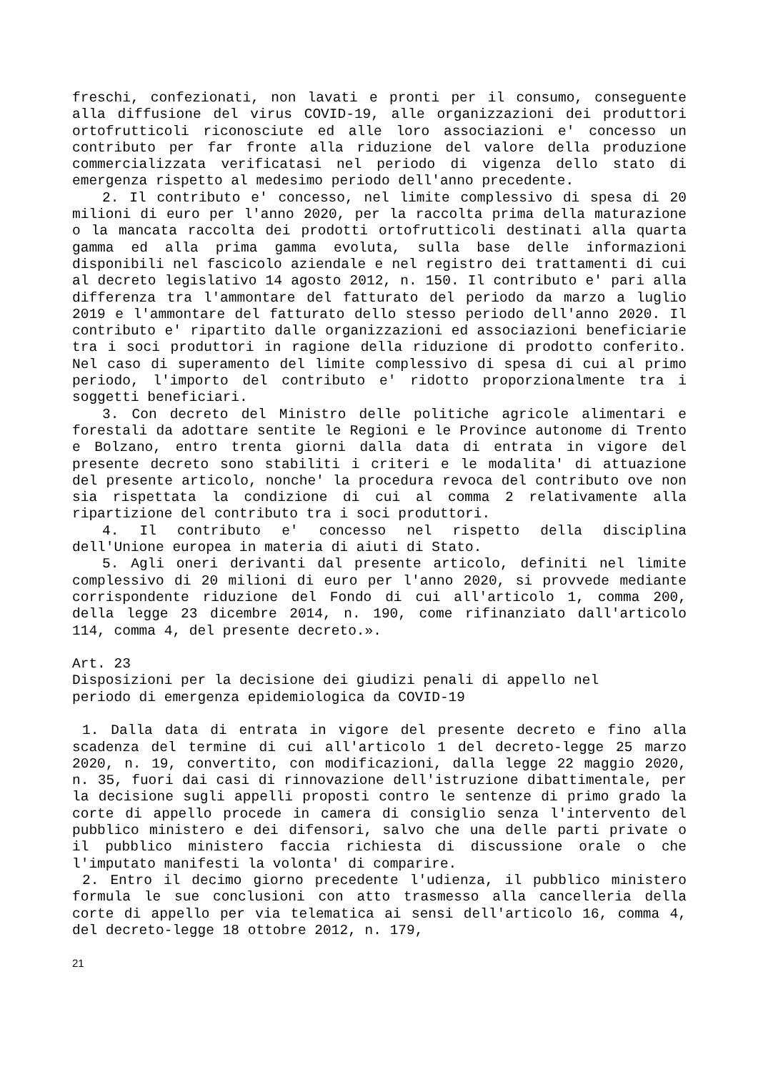freschi, confezionati, non lavati e pronti per il consumo, conseguente alla diffusione del virus COVID-19, alle organizzazioni dei produttori ortofrutticoli riconosciute ed alle loro associazioni e' concesso un contributo per far fronte alla riduzione del valore della produzione commercializzata verificatasi nel periodo di vigenza dello stato di emergenza rispetto al medesimo periodo dell'anno precedente.
2. Il contributo e' concesso, nel limite complessivo di spesa di 20 milioni di euro per l'anno 2020, per la raccolta prima della maturazione o la mancata raccolta dei prodotti ortofrutticoli destinati alla quarta gamma ed alla prima gamma evoluta, sulla base delle informazioni disponibili nel fascicolo aziendale e nel registro dei trattamenti di cui al decreto legislativo 14 agosto 2012, n. 150. Il contributo e' pari alla differenza tra l'ammontare del fatturato del periodo da marzo a luglio 2019 e l'ammontare del fatturato dello stesso periodo dell'anno 2020. Il contributo e' ripartito dalle organizzazioni ed associazioni beneficiarie tra i soci produttori in ragione della riduzione di prodotto conferito. Nel caso di superamento del limite complessivo di spesa di cui al primo periodo, l'importo del contributo e' ridotto proporzionalmente tra i soggetti beneficiari.
3. Con decreto del Ministro delle politiche agricole alimentari e forestali da adottare sentite le Regioni e le Province autonome di Trento e Bolzano, entro trenta giorni dalla data di entrata in vigore del presente decreto sono stabiliti i criteri e le modalita' di attuazione del presente articolo, nonche' la procedura revoca del contributo ove non sia rispettata la condizione di cui al comma 2 relativamente alla ripartizione del contributo tra i soci produttori.
4. Il contributo e' concesso nel rispetto della disciplina dell'Unione europea in materia di aiuti di Stato.
5. Agli oneri derivanti dal presente articolo, definiti nel limite complessivo di 20 milioni di euro per l'anno 2020, si provvede mediante corrispondente riduzione del Fondo di cui all'articolo 1, comma 200, della legge 23 dicembre 2014, n. 190, come rifinanziato dall'articolo 114, comma 4, del presente decreto.».
Art. 23
Disposizioni per la decisione dei giudizi penali di appello nel
periodo di emergenza epidemiologica da COVID-19
1. Dalla data di entrata in vigore del presente decreto e fino alla scadenza del termine di cui all'articolo 1 del decreto-legge 25 marzo 2020, n. 19, convertito, con modificazioni, dalla legge 22 maggio 2020, n. 35, fuori dai casi di rinnovazione dell'istruzione dibattimentale, per la decisione sugli appelli proposti contro le sentenze di primo grado la corte di appello procede in camera di consiglio senza l'intervento del pubblico ministero e dei difensori, salvo che una delle parti private o il pubblico ministero faccia richiesta di discussione orale o che l'imputato manifesti la volonta' di comparire.
2. Entro il decimo giorno precedente l'udienza, il pubblico ministero formula le sue conclusioni con atto trasmesso alla cancelleria della corte di appello per via telematica ai sensi dell'articolo 16, comma 4, del decreto-legge 18 ottobre 2012, n. 179,
21